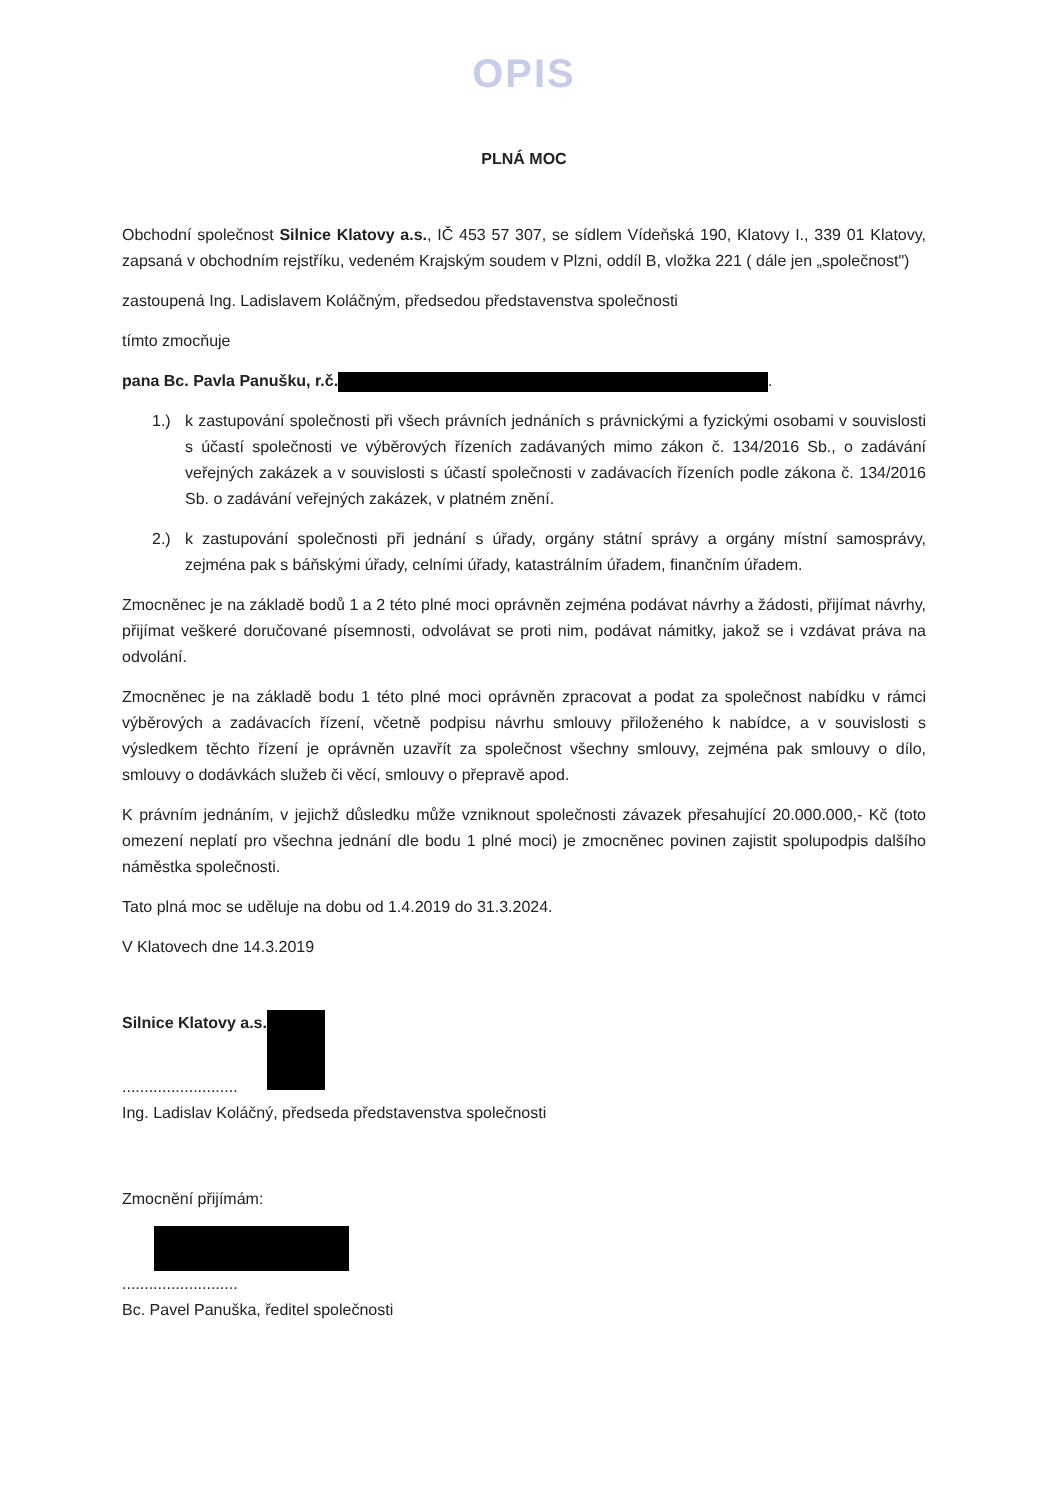OPIS
PLNÁ MOC
Obchodní společnost Silnice Klatovy a.s., IČ 453 57 307, se sídlem Vídeňská 190, Klatovy I., 339 01 Klatovy, zapsaná v obchodním rejstříku, vedeném Krajským soudem v Plzni, oddíl B, vložka 221 ( dále jen „společnost")
zastoupená Ing. Ladislavem Koláčným, předsedou představenstva společnosti
tímto zmocňuje
pana Bc. Pavla Panušku, r.č. .
1.) k zastupování společnosti při všech právních jednáních s právnickými a fyzickými osobami v souvislosti s účastí společnosti ve výběrových řízeních zadávaných mimo zákon č. 134/2016 Sb., o zadávání veřejných zakázek a v souvislosti s účastí společnosti v zadávacích řízeních podle zákona č. 134/2016 Sb. o zadávání veřejných zakázek, v platném znění.
2.) k zastupování společnosti při jednání s úřady, orgány státní správy a orgány místní samosprávy, zejména pak s báňskými úřady, celními úřady, katastrálním úřadem, finančním úřadem.
Zmocněnec je na základě bodů 1 a 2 této plné moci oprávněn zejména podávat návrhy a žádosti, přijímat návrhy, přijímat veškeré doručované písemnosti, odvolávat se proti nim, podávat námitky, jakož se i vzdávat práva na odvolání.
Zmocněnec je na základě bodu 1 této plné moci oprávněn zpracovat a podat za společnost nabídku v rámci výběrových a zadávacích řízení, včetně podpisu návrhu smlouvy přiloženého k nabídce, a v souvislosti s výsledkem těchto řízení je oprávněn uzavřít za společnost všechny smlouvy, zejména pak smlouvy o dílo, smlouvy o dodávkách služeb či věcí, smlouvy o přepravě apod.
K právním jednáním, v jejichž důsledku může vzniknout společnosti závazek přesahující 20.000.000,- Kč (toto omezení neplatí pro všechna jednání dle bodu 1 plné moci) je zmocněnec povinen zajistit spolupodpis dalšího náměstka společnosti.
Tato plná moc se uděluje na dobu od 1.4.2019 do 31.3.2024.
V Klatovech dne 14.3.2019
Silnice Klatovy a.s.
..........................
Ing. Ladislav Koláčný, předseda představenstva společnosti
Zmocnění přijímám:
..........................
Bc. Pavel Panuška, ředitel společnosti